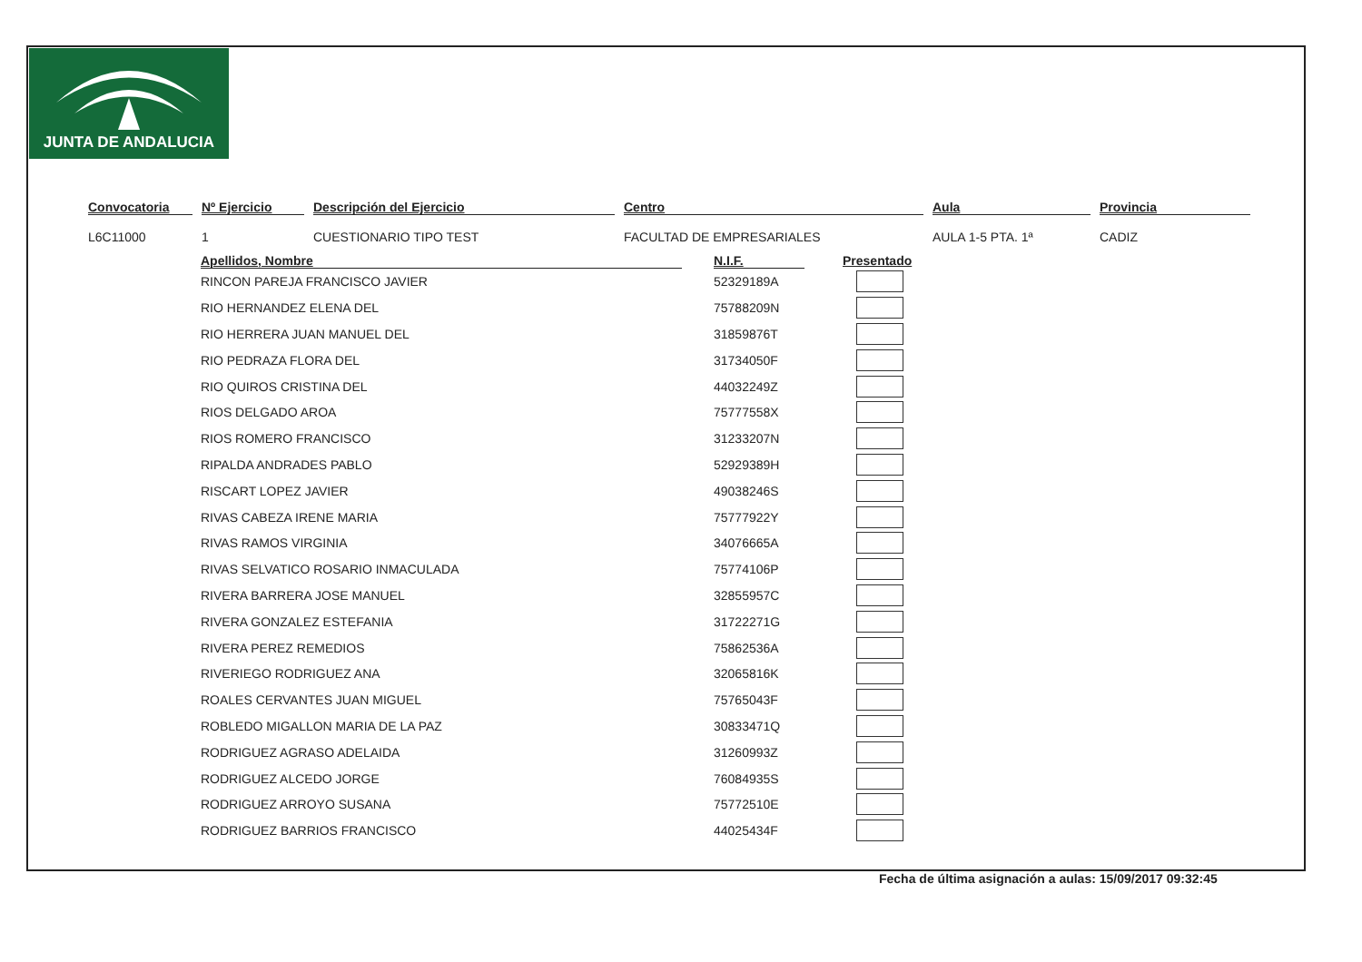JUNTA DE ANDALUCIA
Convocatoria
L6C11000
Nº Ejercicio
1
Descripción del Ejercicio
CUESTIONARIO TIPO TEST
Centro
FACULTAD DE EMPRESARIALES
Aula
AULA 1-5 PTA. 1ª
Provincia
CADIZ
| Apellidos, Nombre | | N.I.F. | | Presentado |
| --- | --- | --- | --- | --- |
| RINCON PAREJA FRANCISCO JAVIER | | 52329189A | | |
| RIO HERNANDEZ ELENA DEL | | 75788209N | | |
| RIO HERRERA JUAN MANUEL DEL | | 31859876T | | |
| RIO PEDRAZA FLORA DEL | | 31734050F | | |
| RIO QUIROS CRISTINA DEL | | 44032249Z | | |
| RIOS DELGADO AROA | | 75777558X | | |
| RIOS ROMERO FRANCISCO | | 31233207N | | |
| RIPALDA ANDRADES PABLO | | 52929389H | | |
| RISCART LOPEZ JAVIER | | 49038246S | | |
| RIVAS CABEZA IRENE MARIA | | 75777922Y | | |
| RIVAS RAMOS VIRGINIA | | 34076665A | | |
| RIVAS SELVATICO ROSARIO INMACULADA | | 75774106P | | |
| RIVERA BARRERA JOSE MANUEL | | 32855957C | | |
| RIVERA GONZALEZ ESTEFANIA | | 31722271G | | |
| RIVERA PEREZ REMEDIOS | | 75862536A | | |
| RIVERIEGO RODRIGUEZ ANA | | 32065816K | | |
| ROALES CERVANTES JUAN MIGUEL | | 75765043F | | |
| ROBLEDO MIGALLON MARIA DE LA PAZ | | 30833471Q | | |
| RODRIGUEZ AGRASO ADELAIDA | | 31260993Z | | |
| RODRIGUEZ ALCEDO JORGE | | 76084935S | | |
| RODRIGUEZ ARROYO SUSANA | | 75772510E | | |
| RODRIGUEZ BARRIOS FRANCISCO | | 44025434F | | |
Fecha de última asignación a aulas: 15/09/2017 09:32:45